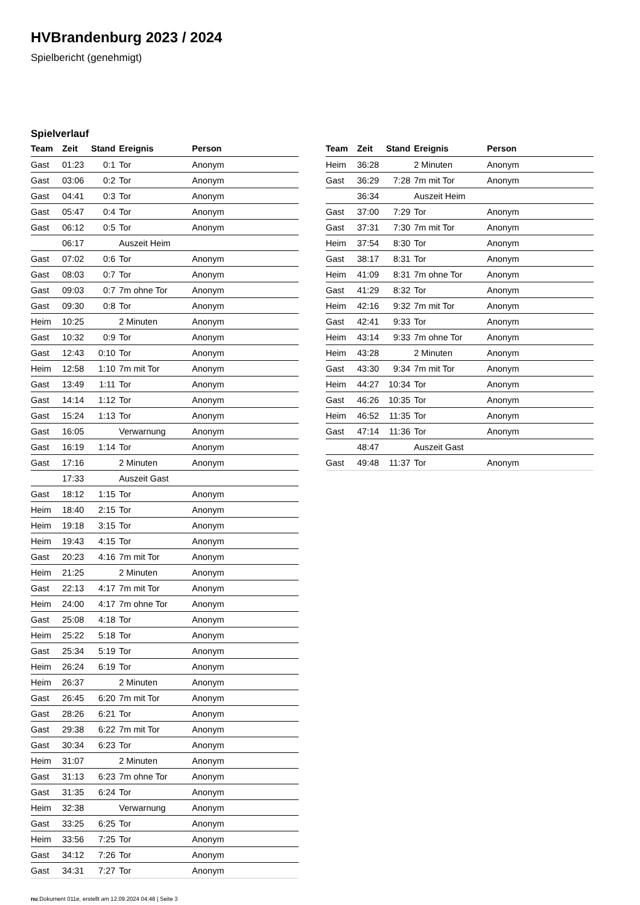HVBrandenburg 2023 / 2024
Spielbericht (genehmigt)
Spielverlauf
| Team | Zeit | Stand | Ereignis | Person |
| --- | --- | --- | --- | --- |
| Gast | 01:23 | 0:1 | Tor | Anonym |
| Gast | 03:06 | 0:2 | Tor | Anonym |
| Gast | 04:41 | 0:3 | Tor | Anonym |
| Gast | 05:47 | 0:4 | Tor | Anonym |
| Gast | 06:12 | 0:5 | Tor | Anonym |
| | 06:17 | | Auszeit Heim | |
| Gast | 07:02 | 0:6 | Tor | Anonym |
| Gast | 08:03 | 0:7 | Tor | Anonym |
| Gast | 09:03 | 0:7 | 7m ohne Tor | Anonym |
| Gast | 09:30 | 0:8 | Tor | Anonym |
| Heim | 10:25 | | 2 Minuten | Anonym |
| Gast | 10:32 | 0:9 | Tor | Anonym |
| Gast | 12:43 | 0:10 | Tor | Anonym |
| Heim | 12:58 | 1:10 | 7m mit Tor | Anonym |
| Gast | 13:49 | 1:11 | Tor | Anonym |
| Gast | 14:14 | 1:12 | Tor | Anonym |
| Gast | 15:24 | 1:13 | Tor | Anonym |
| Gast | 16:05 | | Verwarnung | Anonym |
| Gast | 16:19 | 1:14 | Tor | Anonym |
| Gast | 17:16 | | 2 Minuten | Anonym |
| | 17:33 | | Auszeit Gast | |
| Gast | 18:12 | 1:15 | Tor | Anonym |
| Heim | 18:40 | 2:15 | Tor | Anonym |
| Heim | 19:18 | 3:15 | Tor | Anonym |
| Heim | 19:43 | 4:15 | Tor | Anonym |
| Gast | 20:23 | 4:16 | 7m mit Tor | Anonym |
| Heim | 21:25 | | 2 Minuten | Anonym |
| Gast | 22:13 | 4:17 | 7m mit Tor | Anonym |
| Heim | 24:00 | 4:17 | 7m ohne Tor | Anonym |
| Gast | 25:08 | 4:18 | Tor | Anonym |
| Heim | 25:22 | 5:18 | Tor | Anonym |
| Gast | 25:34 | 5:19 | Tor | Anonym |
| Heim | 26:24 | 6:19 | Tor | Anonym |
| Heim | 26:37 | | 2 Minuten | Anonym |
| Gast | 26:45 | 6:20 | 7m mit Tor | Anonym |
| Gast | 28:26 | 6:21 | Tor | Anonym |
| Gast | 29:38 | 6:22 | 7m mit Tor | Anonym |
| Gast | 30:34 | 6:23 | Tor | Anonym |
| Heim | 31:07 | | 2 Minuten | Anonym |
| Gast | 31:13 | 6:23 | 7m ohne Tor | Anonym |
| Gast | 31:35 | 6:24 | Tor | Anonym |
| Heim | 32:38 | | Verwarnung | Anonym |
| Gast | 33:25 | 6:25 | Tor | Anonym |
| Heim | 33:56 | 7:25 | Tor | Anonym |
| Gast | 34:12 | 7:26 | Tor | Anonym |
| Gast | 34:31 | 7:27 | Tor | Anonym |
| Team | Zeit | Stand | Ereignis | Person |
| --- | --- | --- | --- | --- |
| Heim | 36:28 | | 2 Minuten | Anonym |
| Gast | 36:29 | 7:28 | 7m mit Tor | Anonym |
| | 36:34 | | Auszeit Heim | |
| Gast | 37:00 | 7:29 | Tor | Anonym |
| Gast | 37:31 | 7:30 | 7m mit Tor | Anonym |
| Heim | 37:54 | 8:30 | Tor | Anonym |
| Gast | 38:17 | 8:31 | Tor | Anonym |
| Heim | 41:09 | 8:31 | 7m ohne Tor | Anonym |
| Gast | 41:29 | 8:32 | Tor | Anonym |
| Heim | 42:16 | 9:32 | 7m mit Tor | Anonym |
| Gast | 42:41 | 9:33 | Tor | Anonym |
| Heim | 43:14 | 9:33 | 7m ohne Tor | Anonym |
| Heim | 43:28 | | 2 Minuten | Anonym |
| Gast | 43:30 | 9:34 | 7m mit Tor | Anonym |
| Heim | 44:27 | 10:34 | Tor | Anonym |
| Gast | 46:26 | 10:35 | Tor | Anonym |
| Heim | 46:52 | 11:35 | Tor | Anonym |
| Gast | 47:14 | 11:36 | Tor | Anonym |
| | 48:47 | | Auszeit Gast | |
| Gast | 49:48 | 11:37 | Tor | Anonym |
nu.Dokument 011e, erstellt am 12.09.2024 04:48 | Seite 3